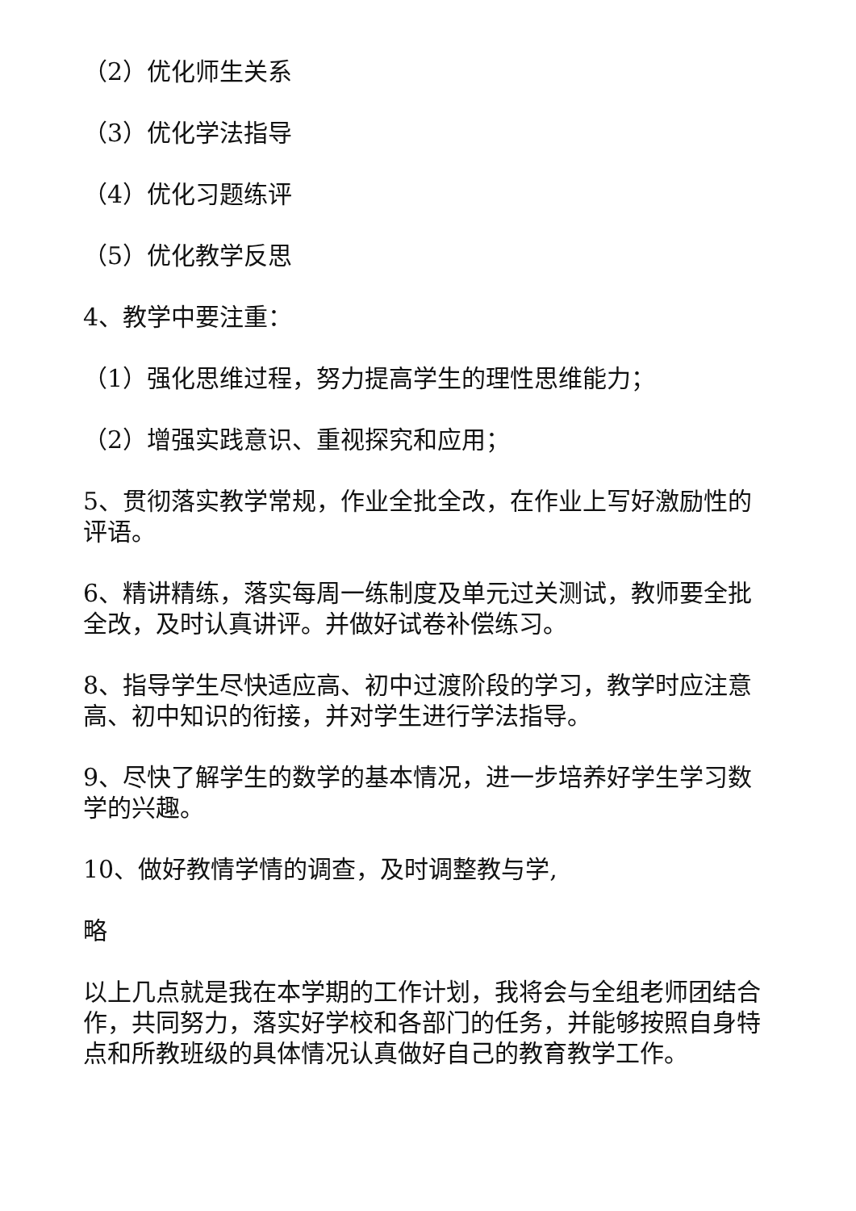（2）优化师生关系
（3）优化学法指导
（4）优化习题练评
（5）优化教学反思
4、教学中要注重：
（1）强化思维过程，努力提高学生的理性思维能力；
（2）增强实践意识、重视探究和应用；
5、贯彻落实教学常规，作业全批全改，在作业上写好激励性的评语。
6、精讲精练，落实每周一练制度及单元过关测试，教师要全批全改，及时认真讲评。并做好试卷补偿练习。
8、指导学生尽快适应高、初中过渡阶段的学习，教学时应注意高、初中知识的衔接，并对学生进行学法指导。
9、尽快了解学生的数学的基本情况，进一步培养好学生学习数学的兴趣。
10、做好教情学情的调查，及时调整教与学,
略
以上几点就是我在本学期的工作计划，我将会与全组老师团结合作，共同努力，落实好学校和各部门的任务，并能够按照自身特点和所教班级的具体情况认真做好自己的教育教学工作。